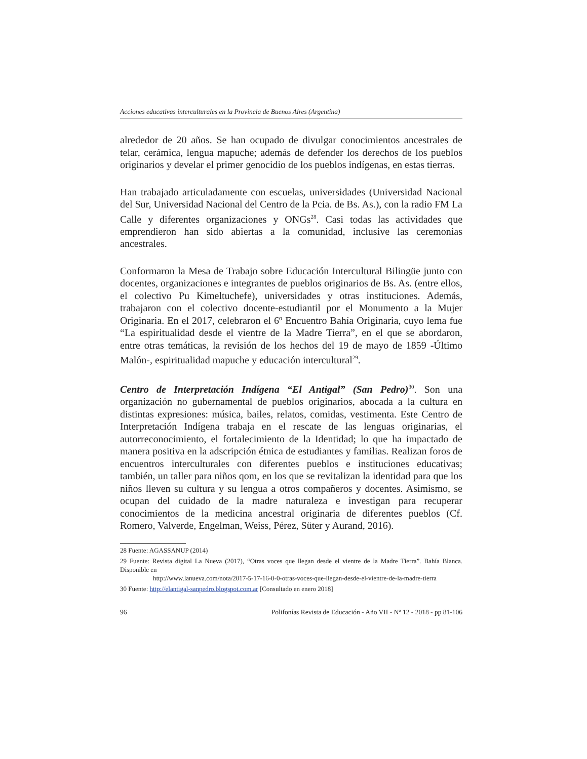Acciones educativas interculturales en la Provincia de Buenos Aires (Argentina)
alrededor de 20 años. Se han ocupado de divulgar conocimientos ancestrales de telar, cerámica, lengua mapuche; además de defender los derechos de los pueblos originarios y develar el primer genocidio de los pueblos indígenas, en estas tierras.
Han trabajado articuladamente con escuelas, universidades (Universidad Nacional del Sur, Universidad Nacional del Centro de la Pcia. de Bs. As.), con la radio FM La Calle y diferentes organizaciones y ONGs<sup>28</sup>. Casi todas las actividades que emprendieron han sido abiertas a la comunidad, inclusive las ceremonias ancestrales.
Conformaron la Mesa de Trabajo sobre Educación Intercultural Bilingüe junto con docentes, organizaciones e integrantes de pueblos originarios de Bs. As. (entre ellos, el colectivo Pu Kimeltuchefe), universidades y otras instituciones. Además, trabajaron con el colectivo docente-estudiantil por el Monumento a la Mujer Originaria. En el 2017, celebraron el 6º Encuentro Bahía Originaria, cuyo lema fue “La espiritualidad desde el vientre de la Madre Tierra”, en el que se abordaron, entre otras temáticas, la revisión de los hechos del 19 de mayo de 1859 -Último Malón-, espiritualidad mapuche y educación intercultural<sup>29</sup>.
Centro de Interpretación Indígena “El Antigal” (San Pedro)<sup>30</sup>. Son una organización no gubernamental de pueblos originarios, abocada a la cultura en distintas expresiones: música, bailes, relatos, comidas, vestimenta. Este Centro de Interpretación Indígena trabaja en el rescate de las lenguas originarias, el autorreconocimiento, el fortalecimiento de la Identidad; lo que ha impactado de manera positiva en la adscripción étnica de estudiantes y familias. Realizan foros de encuentros interculturales con diferentes pueblos e instituciones educativas; también, un taller para niños qom, en los que se revitalizan la identidad para que los niños lleven su cultura y su lengua a otros compañeros y docentes. Asimismo, se ocupan del cuidado de la madre naturaleza e investigan para recuperar conocimientos de la medicina ancestral originaria de diferentes pueblos (Cf. Romero, Valverde, Engelman, Weiss, Pérez, Süter y Aurand, 2016).
28 Fuente: AGASSANUP (2014)
29 Fuente: Revista digital La Nueva (2017), “Otras voces que llegan desde el vientre de la Madre Tierra”. Bahía Blanca. Disponible en
http://www.lanueva.com/nota/2017-5-17-16-0-0-otras-voces-que-llegan-desde-el-vientre-de-la-madre-tierra
30 Fuente: http://elantigal-sanpedro.blogspot.com.ar [Consultado en enero 2018]
96 Polifonías Revista de Educación - Año VII - Nº 12 - 2018 - pp 81-106